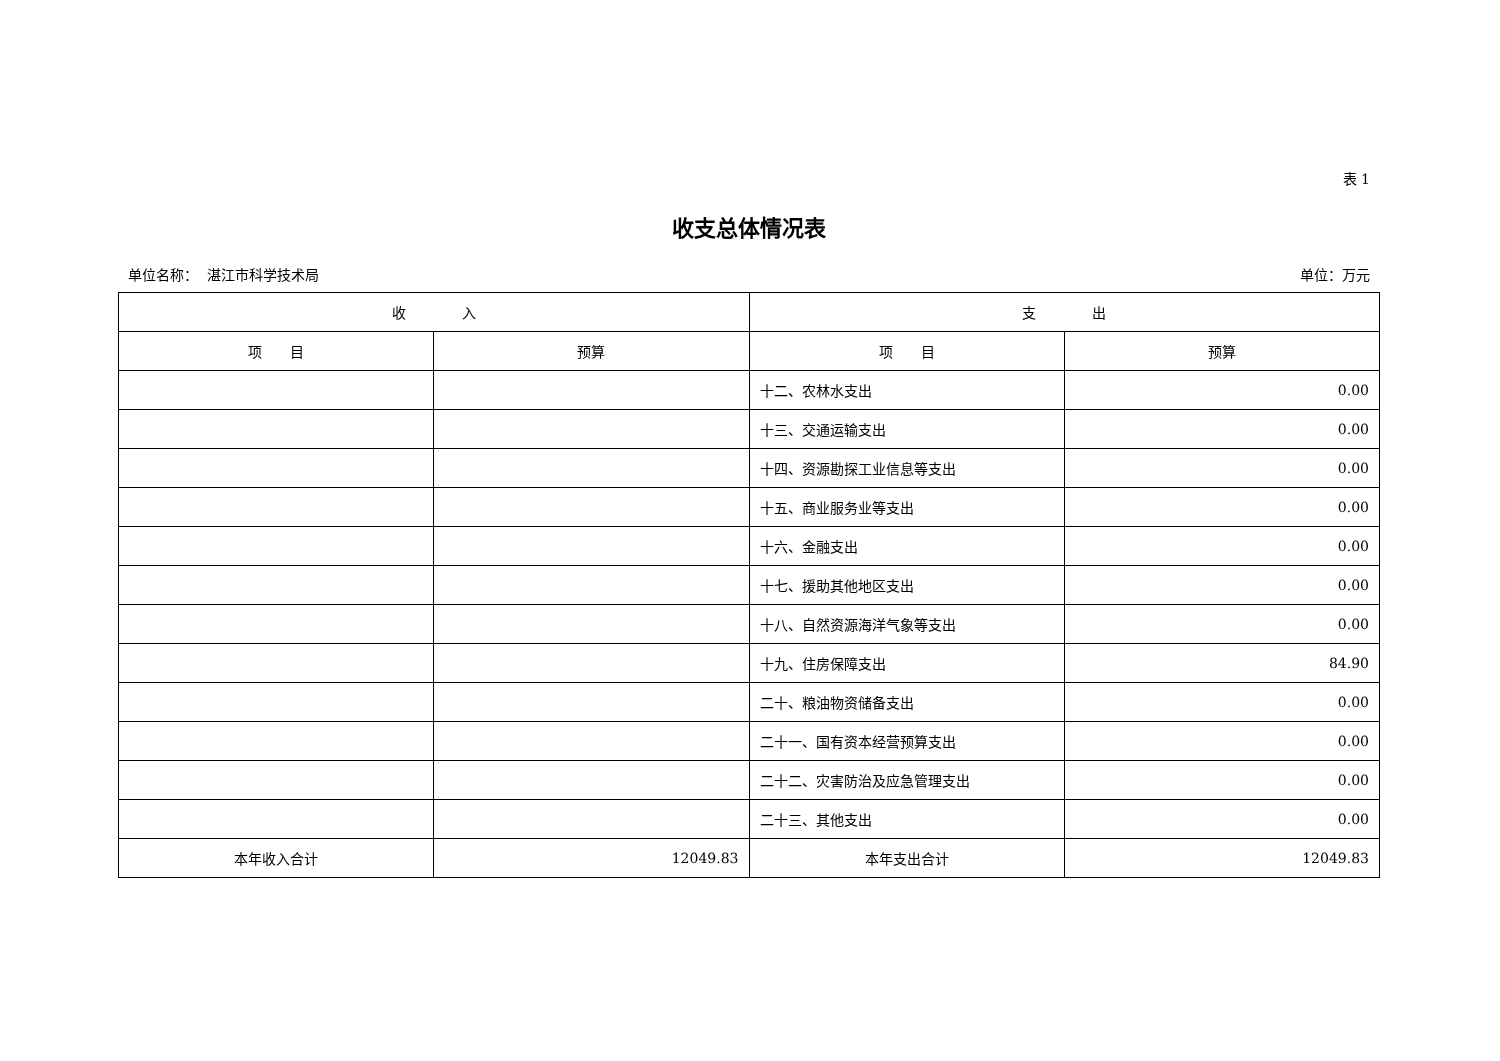表 1
收支总体情况表
单位名称： 湛江市科学技术局 单位：万元
| 收 入 | | 支 出 | |
| --- | --- | --- | --- |
| 项 目 | 预算 | 项 目 | 预算 |
| | | 十二、农林水支出 | 0.00 |
| | | 十三、交通运输支出 | 0.00 |
| | | 十四、资源勘探工业信息等支出 | 0.00 |
| | | 十五、商业服务业等支出 | 0.00 |
| | | 十六、金融支出 | 0.00 |
| | | 十七、援助其他地区支出 | 0.00 |
| | | 十八、自然资源海洋气象等支出 | 0.00 |
| | | 十九、住房保障支出 | 84.90 |
| | | 二十、粮油物资储备支出 | 0.00 |
| | | 二十一、国有资本经营预算支出 | 0.00 |
| | | 二十二、灾害防治及应急管理支出 | 0.00 |
| | | 二十三、其他支出 | 0.00 |
| 本年收入合计 | 12049.83 | 本年支出合计 | 12049.83 |